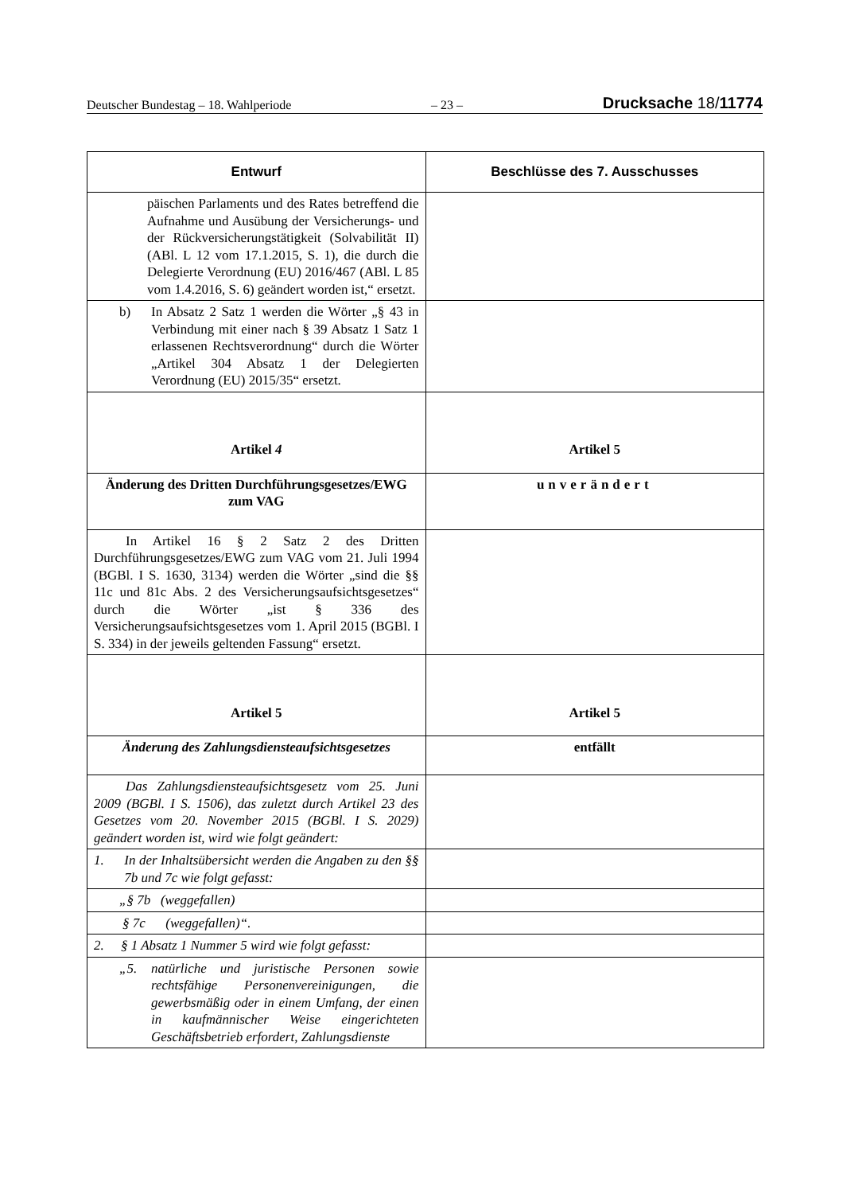Deutscher Bundestag – 18. Wahlperiode – 23 – Drucksache 18/11774
| Entwurf | Beschlüsse des 7. Ausschusses |
| --- | --- |
| päischen Parlaments und des Rates betreffend die Aufnahme und Ausübung der Versicherungs- und der Rückversicherungstätigkeit (Solvabilität II) (ABl. L 12 vom 17.1.2015, S. 1), die durch die Delegierte Verordnung (EU) 2016/467 (ABl. L 85 vom 1.4.2016, S. 6) geändert worden ist,“ ersetzt. | |
| b) In Absatz 2 Satz 1 werden die Wörter „§ 43 in Verbindung mit einer nach § 39 Absatz 1 Satz 1 erlassenen Rechtsverordnung“ durch die Wörter „Artikel 304 Absatz 1 der Delegierten Verordnung (EU) 2015/35“ ersetzt. | |
| Artikel 4 | Artikel 5 |
| Änderung des Dritten Durchführungsgesetzes/EWG zum VAG | unverändert |
| In Artikel 16 § 2 Satz 2 des Dritten Durchführungsgesetzes/EWG zum VAG vom 21. Juli 1994 (BGBl. I S. 1630, 3134) werden die Wörter „sind die §§ 11c und 81c Abs. 2 des Versicherungsaufsichtsgesetzes“ durch die Wörter „ist § 336 des Versicherungsaufsichtsgesetzes vom 1. April 2015 (BGBl. I S. 334) in der jeweils geltenden Fassung“ ersetzt. | |
| Artikel 5 | Artikel 5 |
| Änderung des Zahlungsdiensteaufsichtsgesetzes | entfällt |
| Das Zahlungsdiensteaufsichtsgesetz vom 25. Juni 2009 (BGBl. I S. 1506), das zuletzt durch Artikel 23 des Gesetzes vom 20. November 2015 (BGBl. I S. 2029) geändert worden ist, wird wie folgt geändert: | |
| 1. In der Inhaltsübersicht werden die Angaben zu den §§ 7b und 7c wie folgt gefasst: | |
| „§ 7b (weggefallen) | |
| § 7c (weggefallen)“. | |
| 2. § 1 Absatz 1 Nummer 5 wird wie folgt gefasst: | |
| „5. natürliche und juristische Personen sowie rechtsfähige Personenvereinigungen, die gewerbsmäßig oder in einem Umfang, der einen in kaufmännischer Weise eingerichteten Geschäftsbetrieb erfordert, Zahlungsdienste | |